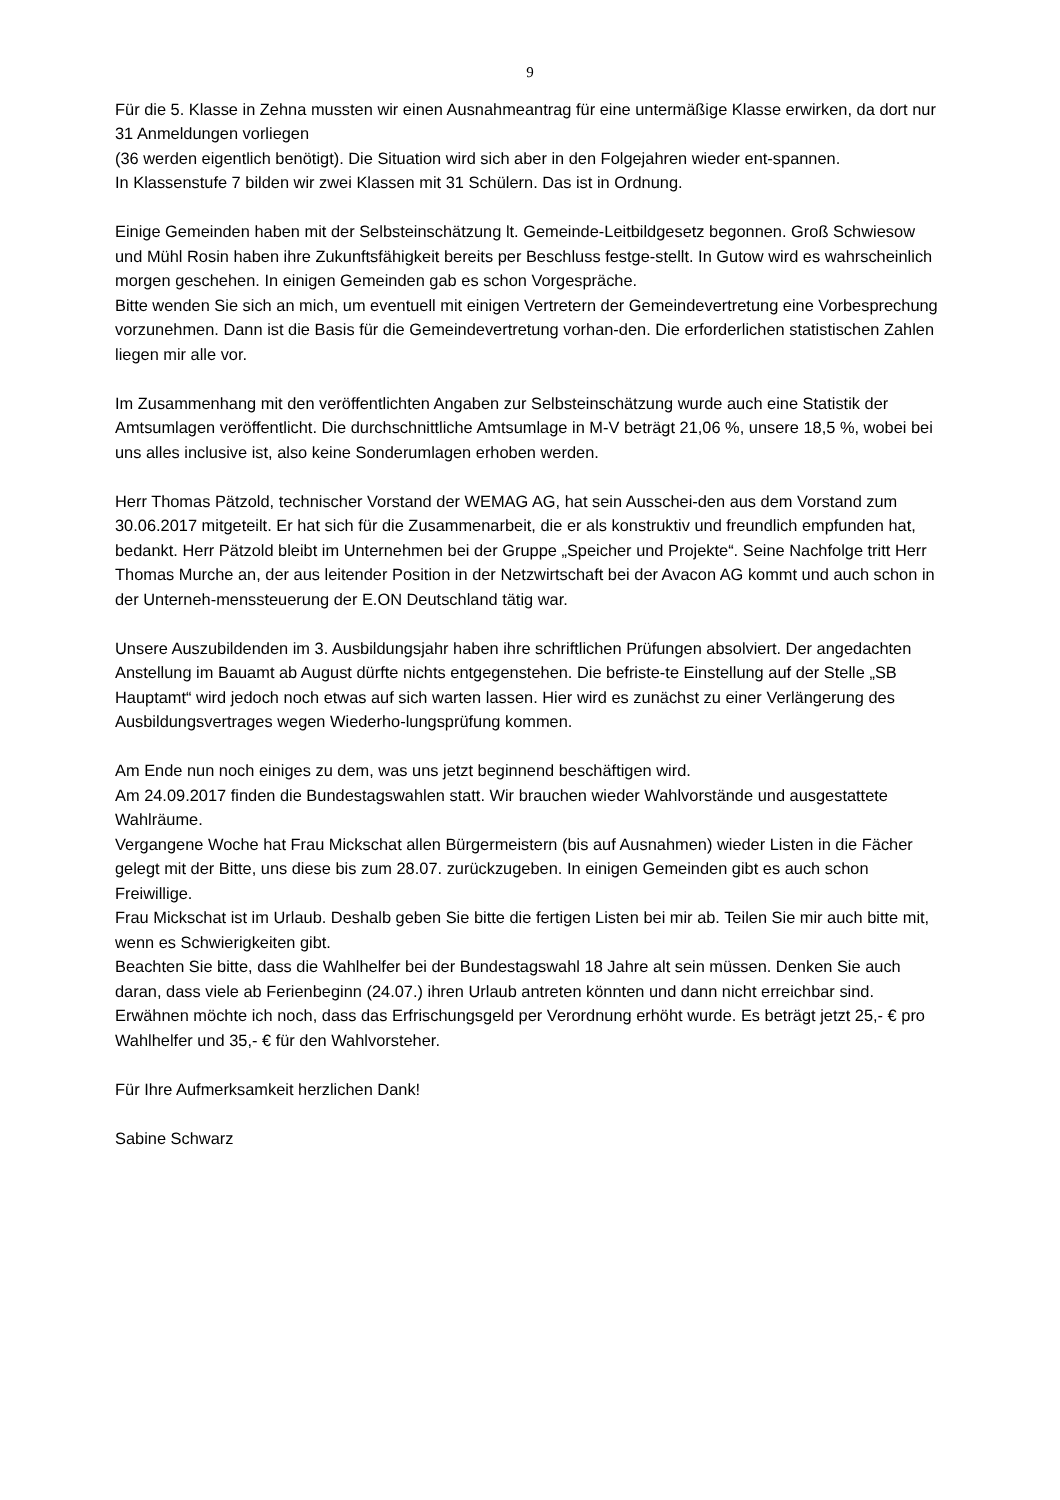9
Für die 5. Klasse in Zehna mussten wir einen Ausnahmeantrag für eine untermäßige Klasse erwirken, da dort nur 31 Anmeldungen vorliegen
(36 werden eigentlich benötigt). Die Situation wird sich aber in den Folgejahren wieder ent-spannen.
In Klassenstufe 7 bilden wir zwei Klassen mit 31 Schülern. Das ist in Ordnung.
Einige Gemeinden haben mit der Selbsteinschätzung lt. Gemeinde-Leitbildgesetz begonnen. Groß Schwiesow und Mühl Rosin haben ihre Zukunftsfähigkeit bereits per Beschluss festge-stellt. In Gutow wird es wahrscheinlich morgen geschehen. In einigen Gemeinden gab es schon Vorgespräche.
Bitte wenden Sie sich an mich, um eventuell mit einigen Vertretern der Gemeindevertretung eine Vorbesprechung vorzunehmen. Dann ist die Basis für die Gemeindevertretung vorhan-den. Die erforderlichen statistischen Zahlen liegen mir alle vor.
Im Zusammenhang mit den veröffentlichten Angaben zur Selbsteinschätzung wurde auch eine Statistik der Amtsumlagen veröffentlicht. Die durchschnittliche Amtsumlage in M-V beträgt 21,06 %, unsere 18,5 %, wobei bei uns alles inclusive ist, also keine Sonderumlagen erhoben werden.
Herr Thomas Pätzold, technischer Vorstand der WEMAG AG, hat sein Ausschei-den aus dem Vorstand zum 30.06.2017 mitgeteilt. Er hat sich für die Zusammenarbeit, die er als konstruktiv und freundlich empfunden hat, bedankt. Herr Pätzold bleibt im Unternehmen bei der Gruppe „Speicher und Projekte“. Seine Nachfolge tritt Herr Thomas Murche an, der aus leitender Position in der Netzwirtschaft bei der Avacon AG kommt und auch schon in der Unterneh-menssteuerung der E.ON Deutschland tätig war.
Unsere Auszubildenden im 3. Ausbildungsjahr haben ihre schriftlichen Prüfungen absolviert. Der angedachten Anstellung im Bauamt ab August dürfte nichts entgegenstehen. Die befriste-te Einstellung auf der Stelle „SB Hauptamt“ wird jedoch noch etwas auf sich warten lassen. Hier wird es zunächst zu einer Verlängerung des Ausbildungsvertrages wegen Wiederho-lungsprüfung kommen.
Am Ende nun noch einiges zu dem, was uns jetzt beginnend beschäftigen wird.
Am 24.09.2017 finden die Bundestagswahlen statt. Wir brauchen wieder Wahlvorstände und ausgestattete Wahlräume.
Vergangene Woche hat Frau Mickschat allen Bürgermeistern (bis auf Ausnahmen) wieder Listen in die Fächer gelegt mit der Bitte, uns diese bis zum 28.07. zurückzugeben. In einigen Gemeinden gibt es auch schon Freiwillige.
Frau Mickschat ist im Urlaub. Deshalb geben Sie bitte die fertigen Listen bei mir ab. Teilen Sie mir auch bitte mit, wenn es Schwierigkeiten gibt.
Beachten Sie bitte, dass die Wahlhelfer bei der Bundestagswahl 18 Jahre alt sein müssen. Denken Sie auch daran, dass viele ab Ferienbeginn (24.07.) ihren Urlaub antreten könnten und dann nicht erreichbar sind.
Erwähnen möchte ich noch, dass das Erfrischungsgeld per Verordnung erhöht wurde. Es beträgt jetzt 25,- € pro Wahlhelfer und 35,- € für den Wahlvorsteher.
Für Ihre Aufmerksamkeit herzlichen Dank!
Sabine Schwarz